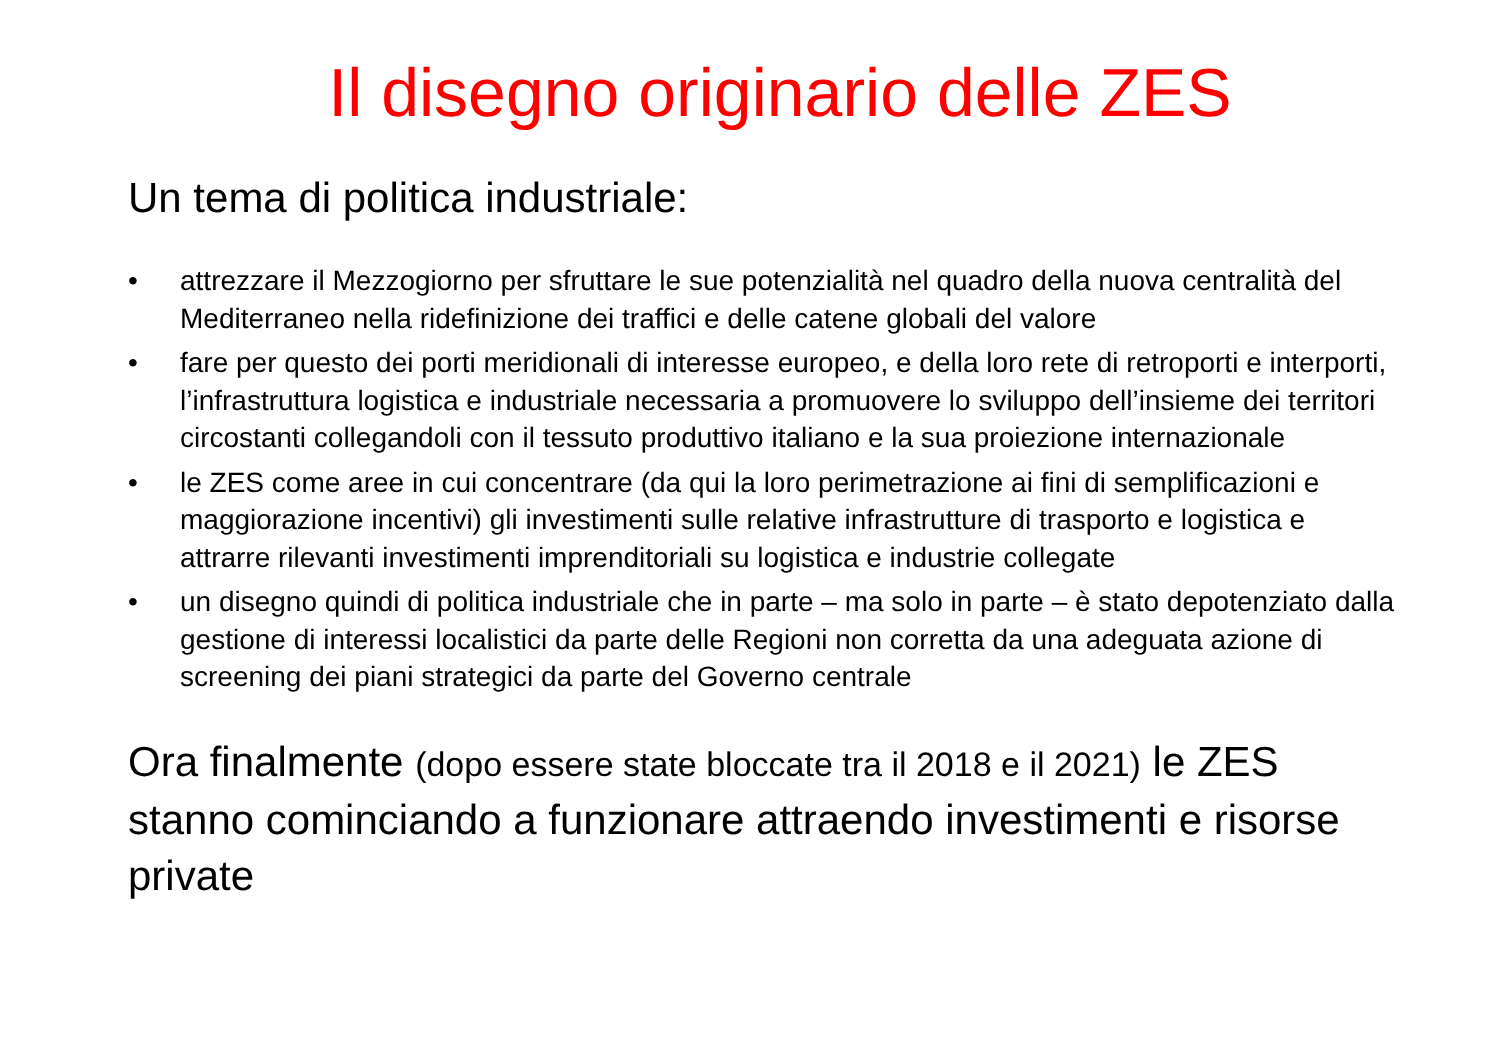Il disegno originario delle ZES
Un tema di politica industriale:
• attrezzare il Mezzogiorno per sfruttare le sue potenzialità nel quadro della nuova centralità del Mediterraneo nella ridefinizione dei traffici e delle catene globali del valore
• fare per questo dei porti meridionali di interesse europeo, e della loro rete di retroporti e interporti, l’infrastruttura logistica e industriale necessaria a promuovere lo sviluppo dell’insieme dei territori circostanti collegandoli con il tessuto produttivo italiano e la sua proiezione internazionale
• le ZES come aree in cui concentrare (da qui la loro perimetrazione ai fini di semplificazioni e maggiorazione incentivi) gli investimenti sulle relative infrastrutture di trasporto e logistica e attrarre rilevanti investimenti imprenditoriali su logistica e industrie collegate
• un disegno quindi di politica industriale che in parte – ma solo in parte – è stato depotenziato dalla gestione di interessi localistici da parte delle Regioni non corretta da una adeguata azione di screening dei piani strategici da parte del Governo centrale
Ora finalmente (dopo essere state bloccate tra il 2018 e il 2021) le ZES stanno cominciando a funzionare attraendo investimenti e risorse private